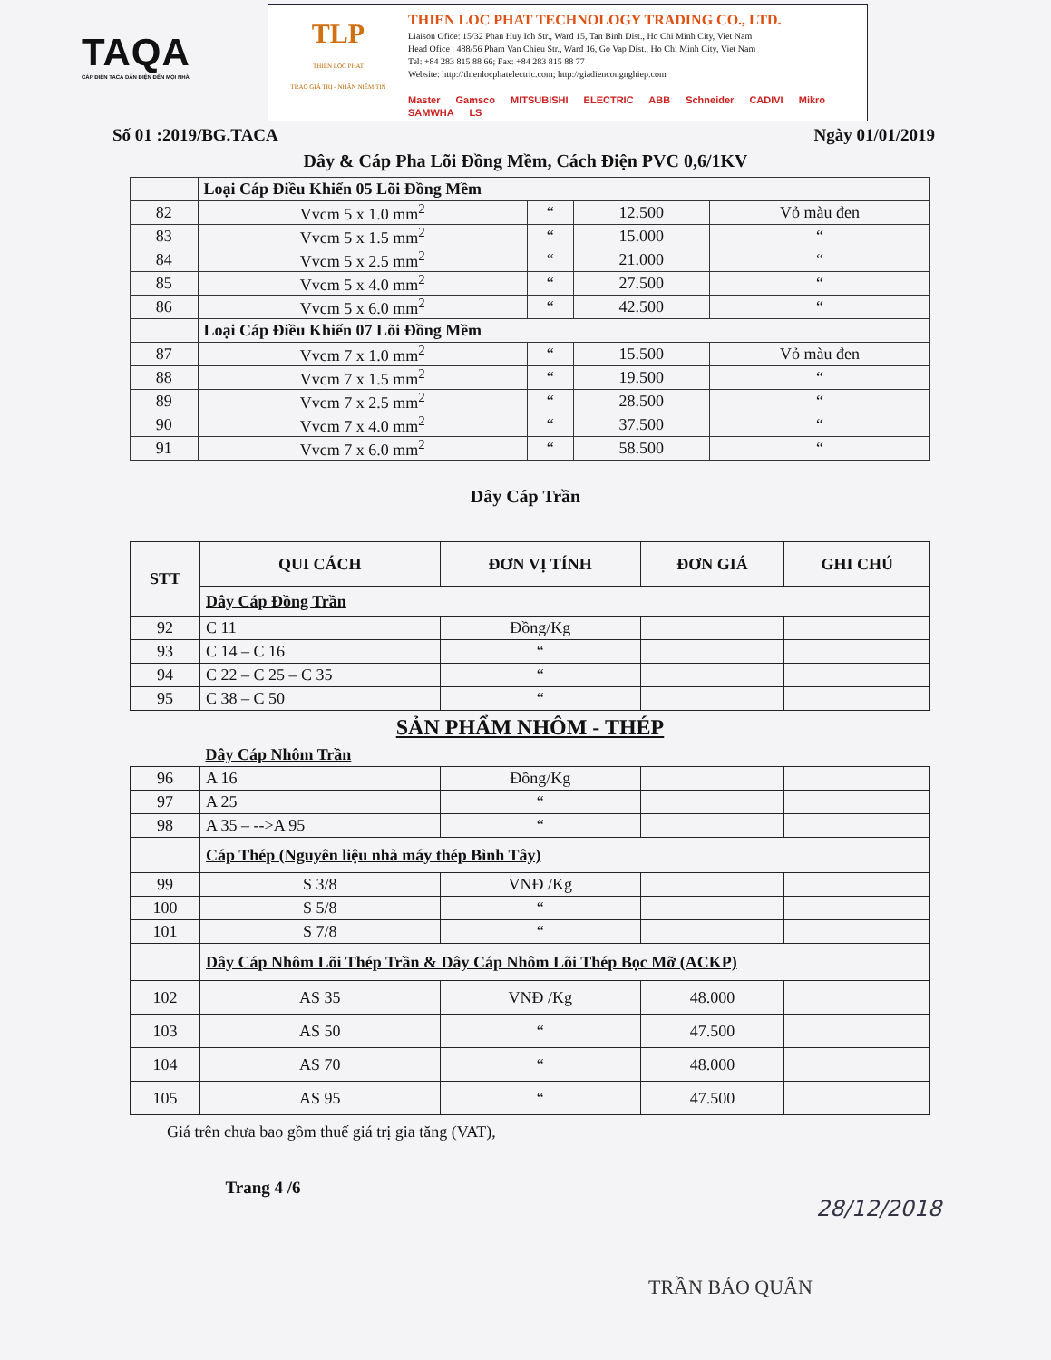TAQA
CÁP ĐIỆN TACA DẪN ĐIỆN ĐẾN MỌI NHÀ
TLP
THIEN LOC PHAT
TRAO GIÁ TRỊ - NHẬN NIỀM TIN
THIEN LOC PHAT TECHNOLOGY TRADING CO., LTD.
Liaison Ofice: 15/32 Phan Huy Ich Str., Ward 15, Tan Binh Dist., Ho Chi Minh City, Viet Nam
Head Ofice : 488/56 Pham Van Chieu Str., Ward 16, Go Vap Dist., Ho Chi Minh City, Viet Nam
Tel: +84 283 815 88 66; Fax: +84 283 815 88 77
Website: http://thienlocphatelectric.com; http://giadiencongnghiep.com
Master Gamsco MITSUBISHI ELECTRIC ABB Schneider CADIVI Mikro SAMWHA LS
Số 01 :2019/BG.TACA Ngày 01/01/2019
Dây & Cáp Pha Lõi Đồng Mềm, Cách Điện PVC 0,6/1KV
| | Loại Cáp Điều Khiển 05 Lõi Đồng Mềm | | | |
| 82 | Vvcm 5 x 1.0 mm<sup>2</sup> | “ | 12.500 | Vỏ màu đen |
| 83 | Vvcm 5 x 1.5 mm<sup>2</sup> | “ | 15.000 | “ |
| 84 | Vvcm 5 x 2.5 mm<sup>2</sup> | “ | 21.000 | “ |
| 85 | Vvcm 5 x 4.0 mm<sup>2</sup> | “ | 27.500 | “ |
| 86 | Vvcm 5 x 6.0 mm<sup>2</sup> | “ | 42.500 | “ |
| | Loại Cáp Điều Khiển 07 Lõi Đồng Mềm | | | |
| 87 | Vvcm 7 x 1.0 mm<sup>2</sup> | “ | 15.500 | Vỏ màu đen |
| 88 | Vvcm 7 x 1.5 mm<sup>2</sup> | “ | 19.500 | “ |
| 89 | Vvcm 7 x 2.5 mm<sup>2</sup> | “ | 28.500 | “ |
| 90 | Vvcm 7 x 4.0 mm<sup>2</sup> | “ | 37.500 | “ |
| 91 | Vvcm 7 x 6.0 mm<sup>2</sup> | “ | 58.500 | “ |
Dây Cáp Trần
| STT | QUI CÁCH | ĐƠN VỊ TÍNH | ĐƠN GIÁ | GHI CHÚ |
| --- | --- | --- | --- | --- |
| | Dây Cáp Đồng Trần | | | |
| 92 | C 11 | Đồng/Kg | | |
| 93 | C 14 – C 16 | “ | | |
| 94 | C 22 – C 25 – C 35 | “ | | |
| 95 | C 38 – C 50 | “ | | |
| SẢN PHẨM NHÔM - THÉP | | | | |
| | Dây Cáp Nhôm Trần | | | |
| 96 | A 16 | Đồng/Kg | | |
| 97 | A 25 | “ | | |
| 98 | A 35 – -->A 95 | “ | | |
| | Cáp Thép (Nguyên liệu nhà máy thép Bình Tây) | | | |
| 99 | S 3/8 | VNĐ /Kg | | |
| 100 | S 5/8 | “ | | |
| 101 | S 7/8 | “ | | |
| | Dây Cáp Nhôm Lõi Thép Trần & Dây Cáp Nhôm Lõi Thép Bọc Mỡ (ACKP) | | | |
| 102 | AS 35 | VNĐ /Kg | 48.000 | |
| 103 | AS 50 | “ | 47.500 | |
| 104 | AS 70 | “ | 48.000 | |
| 105 | AS 95 | “ | 47.500 | |
Giá trên chưa bao gồm thuế giá trị gia tăng (VAT),
Trang 4 /6
28/12/2018
TRẦN BẢO QUÂN